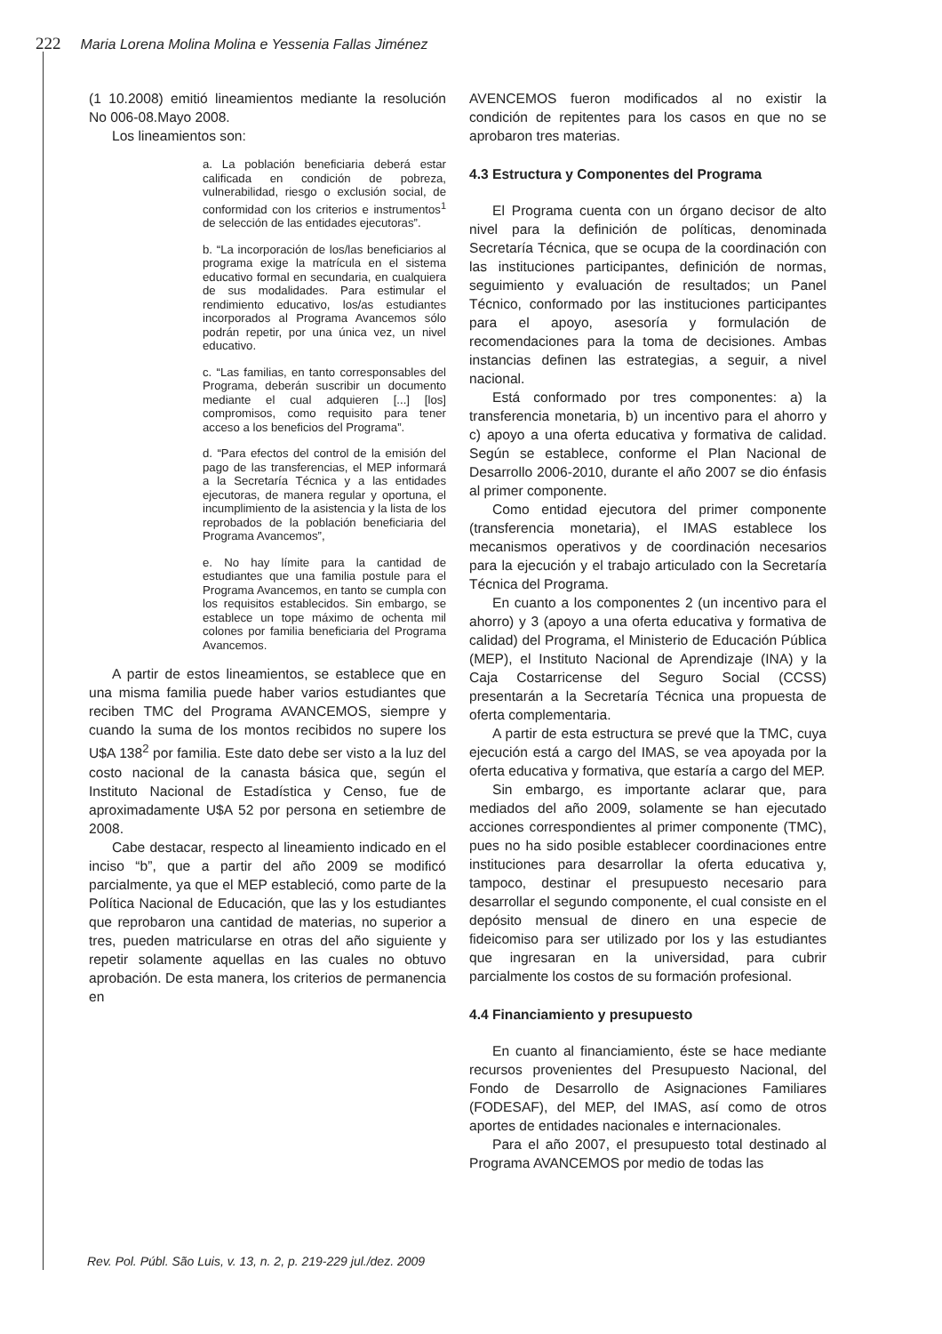222 Maria Lorena Molina Molina e Yessenia Fallas Jiménez
(1 10.2008) emitió lineamientos mediante la resolución No 006-08.Mayo 2008.
Los lineamientos son:
a. La población beneficiaria deberá estar calificada en condición de pobreza, vulnerabilidad, riesgo o exclusión social, de conformidad con los criterios e instrumentos<sup>1</sup> de selección de las entidades ejecutoras”.
b. “La incorporación de los/las beneficiarios al programa exige la matrícula en el sistema educativo formal en secundaria, en cualquiera de sus modalidades. Para estimular el rendimiento educativo, los/as estudiantes incorporados al Programa Avancemos sólo podrán repetir, por una única vez, un nivel educativo.
c. “Las familias, en tanto corresponsables del Programa, deberán suscribir un documento mediante el cual adquieren [...] [los] compromisos, como requisito para tener acceso a los beneficios del Programa”.
d. “Para efectos del control de la emisión del pago de las transferencias, el MEP informará a la Secretaría Técnica y a las entidades ejecutoras, de manera regular y oportuna, el incumplimiento de la asistencia y la lista de los reprobados de la población beneficiaria del Programa Avancemos”,
e. No hay límite para la cantidad de estudiantes que una familia postule para el Programa Avancemos, en tanto se cumpla con los requisitos establecidos. Sin embargo, se establece un tope máximo de ochenta mil colones por familia beneficiaria del Programa Avancemos.
A partir de estos lineamientos, se establece que en una misma familia puede haber varios estudiantes que reciben TMC del Programa AVANCEMOS, siempre y cuando la suma de los montos recibidos no supere los U$A 138<sup>2</sup> por familia. Este dato debe ser visto a la luz del costo nacional de la canasta básica que, según el Instituto Nacional de Estadística y Censo, fue de aproximadamente U$A 52 por persona en setiembre de 2008.
Cabe destacar, respecto al lineamiento indicado en el inciso “b”, que a partir del año 2009 se modificó parcialmente, ya que el MEP estableció, como parte de la Política Nacional de Educación, que las y los estudiantes que reprobaron una cantidad de materias, no superior a tres, pueden matricularse en otras del año siguiente y repetir solamente aquellas en las cuales no obtuvo aprobación. De esta manera, los criterios de permanencia en
AVENCEMOS fueron modificados al no existir la condición de repitentes para los casos en que no se aprobaron tres materias.
4.3 Estructura y Componentes del Programa
El Programa cuenta con un órgano decisor de alto nivel para la definición de políticas, denominada Secretaría Técnica, que se ocupa de la coordinación con las instituciones participantes, definición de normas, seguimiento y evaluación de resultados; un Panel Técnico, conformado por las instituciones participantes para el apoyo, asesoría y formulación de recomendaciones para la toma de decisiones. Ambas instancias definen las estrategias, a seguir, a nivel nacional.
Está conformado por tres componentes: a) la transferencia monetaria, b) un incentivo para el ahorro y c) apoyo a una oferta educativa y formativa de calidad. Según se establece, conforme el Plan Nacional de Desarrollo 2006-2010, durante el año 2007 se dio énfasis al primer componente.
Como entidad ejecutora del primer componente (transferencia monetaria), el IMAS establece los mecanismos operativos y de coordinación necesarios para la ejecución y el trabajo articulado con la Secretaría Técnica del Programa.
En cuanto a los componentes 2 (un incentivo para el ahorro) y 3 (apoyo a una oferta educativa y formativa de calidad) del Programa, el Ministerio de Educación Pública (MEP), el Instituto Nacional de Aprendizaje (INA) y la Caja Costarricense del Seguro Social (CCSS) presentarán a la Secretaría Técnica una propuesta de oferta complementaria.
A partir de esta estructura se prevé que la TMC, cuya ejecución está a cargo del IMAS, se vea apoyada por la oferta educativa y formativa, que estaría a cargo del MEP.
Sin embargo, es importante aclarar que, para mediados del año 2009, solamente se han ejecutado acciones correspondientes al primer componente (TMC), pues no ha sido posible establecer coordinaciones entre instituciones para desarrollar la oferta educativa y, tampoco, destinar el presupuesto necesario para desarrollar el segundo componente, el cual consiste en el depósito mensual de dinero en una especie de fideicomiso para ser utilizado por los y las estudiantes que ingresaran en la universidad, para cubrir parcialmente los costos de su formación profesional.
4.4 Financiamiento y presupuesto
En cuanto al financiamiento, éste se hace mediante recursos provenientes del Presupuesto Nacional, del Fondo de Desarrollo de Asignaciones Familiares (FODESAF), del MEP, del IMAS, así como de otros aportes de entidades nacionales e internacionales.
Para el año 2007, el presupuesto total destinado al Programa AVANCEMOS por medio de todas las
Rev. Pol. Públ. São Luis, v. 13, n. 2, p. 219-229 jul./dez. 2009